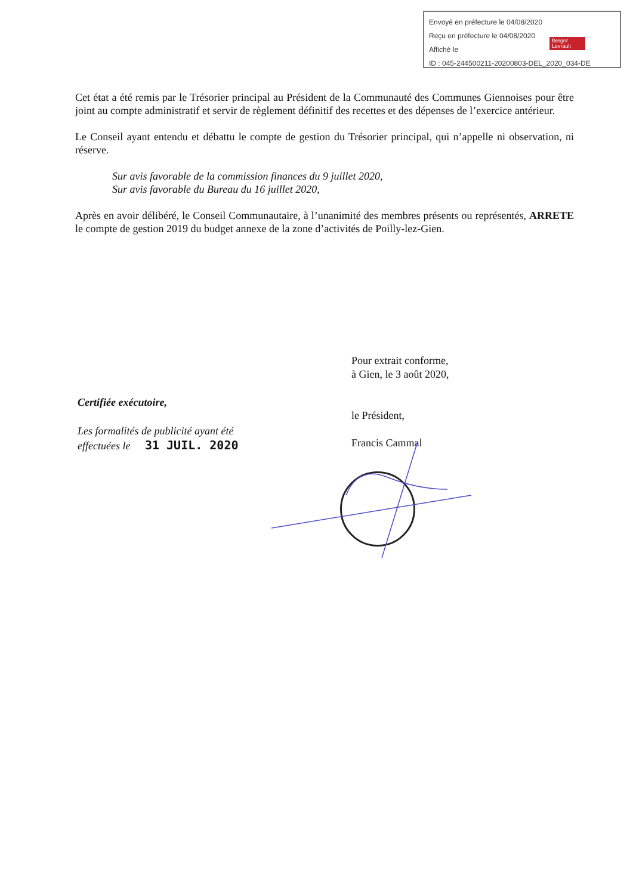Envoyé en préfecture le 04/08/2020
Reçu en préfecture le 04/08/2020
Affiché le
ID : 045-244500211-20200803-DEL_2020_034-DE
Berger Levrault
Cet état a été remis par le Trésorier principal au Président de la Communauté des Communes Giennoises pour être joint au compte administratif et servir de règlement définitif des recettes et des dépenses de l’exercice antérieur.
Le Conseil ayant entendu et débattu le compte de gestion du Trésorier principal, qui n’appelle ni observation, ni réserve.
Sur avis favorable de la commission finances du 9 juillet 2020,
Sur avis favorable du Bureau du 16 juillet 2020,
Après en avoir délibéré, le Conseil Communautaire, à l’unanimité des membres présents ou représentés, ARRETE le compte de gestion 2019 du budget annexe de la zone d’activités de Poilly-lez-Gien.
Pour extrait conforme,
à Gien, le 3 août 2020,
le Président,
Francis Cammal
Certifiée exécutoire,
Les formalités de publicité ayant été
effectuées le 31 JUIL. 2020